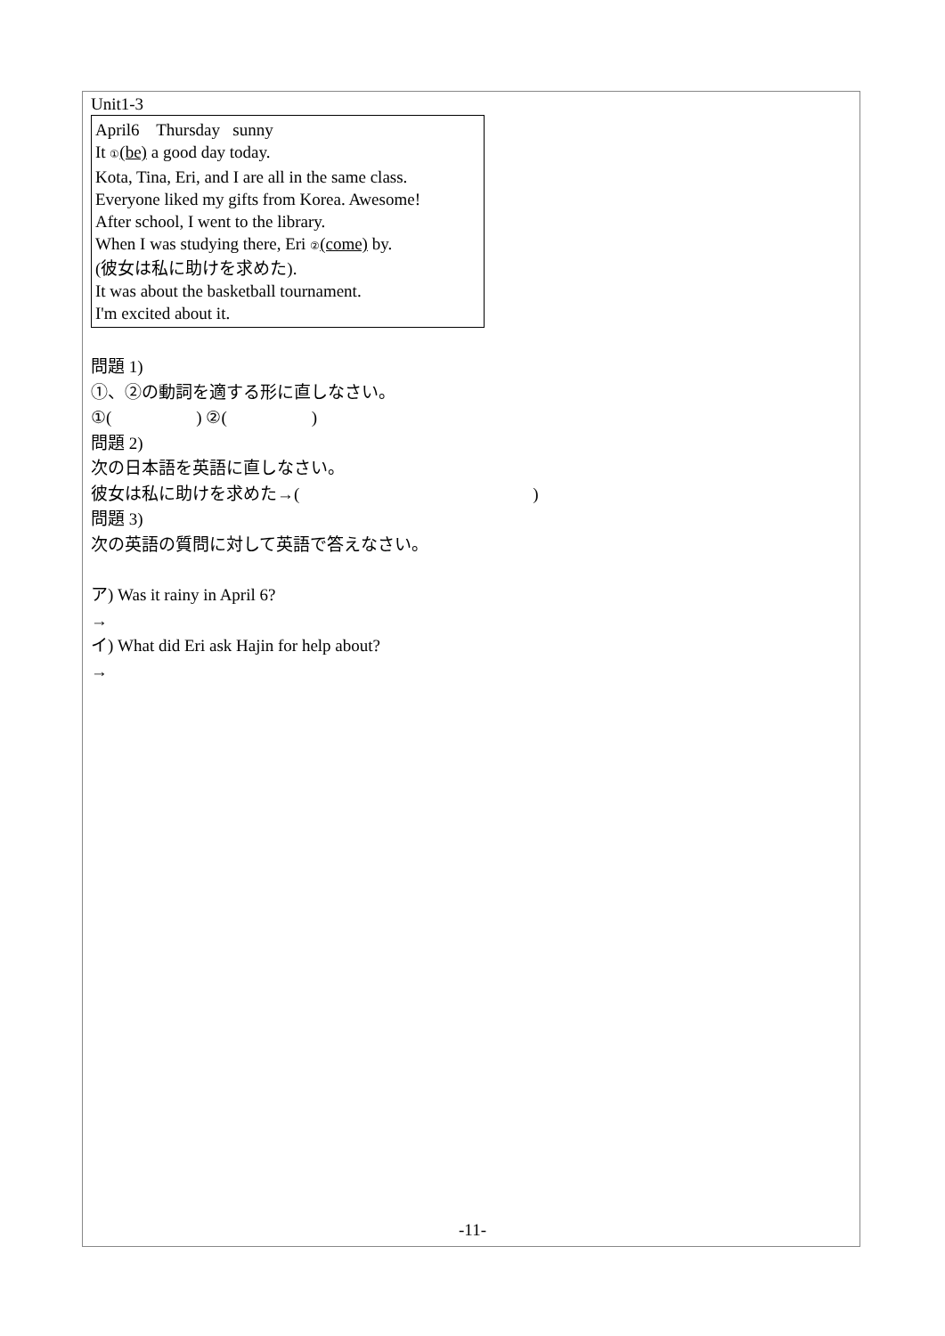Unit1-3
April6 Thursday sunny
It ①(be) a good day today.
Kota, Tina, Eri, and I are all in the same class.
Everyone liked my gifts from Korea. Awesome!
After school, I went to the library.
When I was studying there, Eri ②(come) by.
(彼女は私に助けを求めた).
It was about the basketball tournament.
I'm excited about it.
問題 1)
①、②の動詞を適する形に直しなさい。
①( ) ②( )
問題 2)
次の日本語を英語に直しなさい。
彼女は私に助けを求めた→( )
問題 3)
次の英語の質問に対して英語で答えなさい。
ア) Was it rainy in April 6?
→
イ) What did Eri ask Hajin for help about?
→
-11-